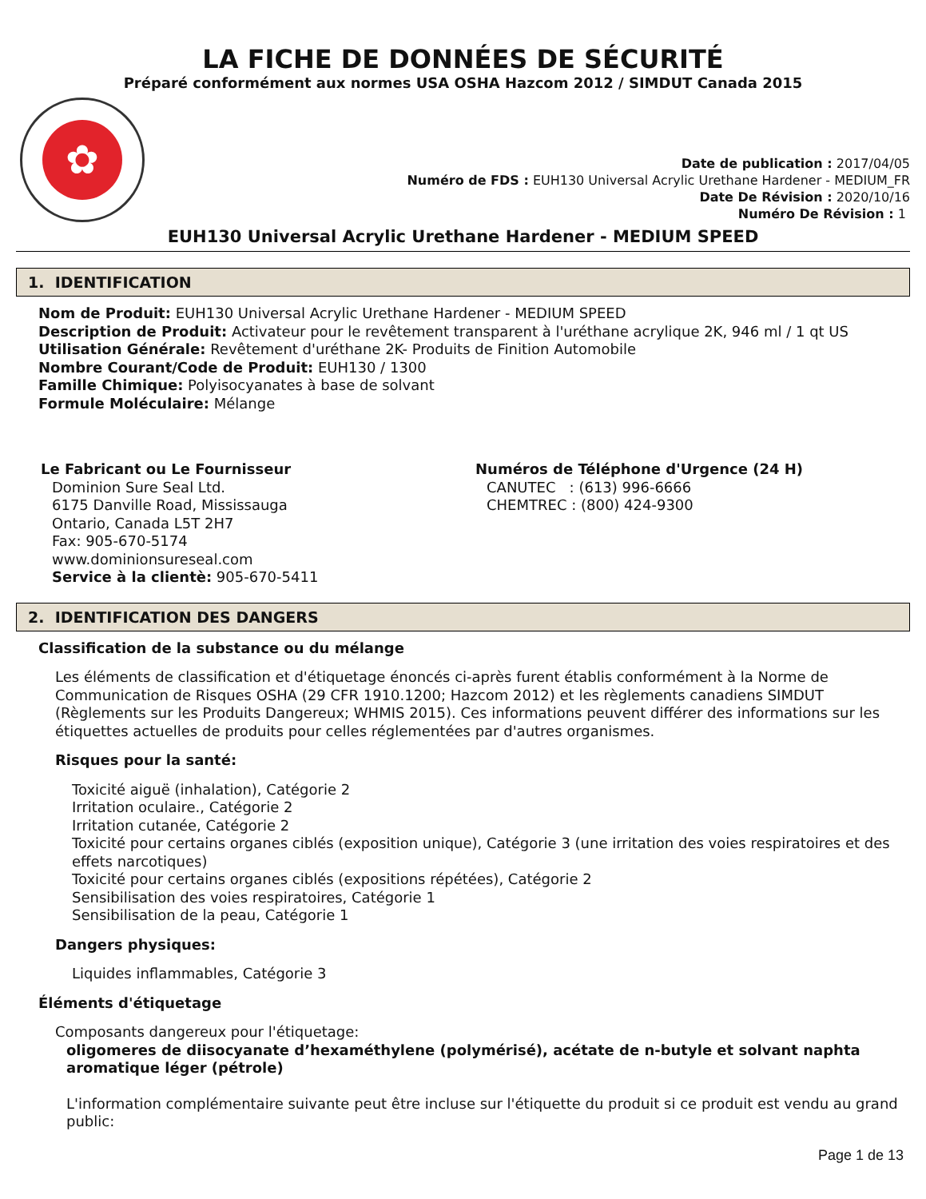LA FICHE DE DONNÉES DE SÉCURITÉ
Préparé conformément aux normes USA OSHA Hazcom 2012 / SIMDUT Canada 2015
✿
Date de publication : 2017/04/05
Numéro de FDS : EUH130 Universal Acrylic Urethane Hardener - MEDIUM_FR
Date De Révision : 2020/10/16
Numéro De Révision : 1
EUH130 Universal Acrylic Urethane Hardener - MEDIUM SPEED
1. IDENTIFICATION
Nom de Produit: EUH130 Universal Acrylic Urethane Hardener - MEDIUM SPEED
Description de Produit: Activateur pour le revêtement transparent à l'uréthane acrylique 2K, 946 ml / 1 qt US
Utilisation Générale: Revêtement d'uréthane 2K- Produits de Finition Automobile
Nombre Courant/Code de Produit: EUH130 / 1300
Famille Chimique: Polyisocyanates à base de solvant
Formule Moléculaire: Mélange
Le Fabricant ou Le Fournisseur
Dominion Sure Seal Ltd.
6175 Danville Road, Mississauga
Ontario, Canada L5T 2H7
Fax: 905-670-5174
www.dominionsureseal.com
Service à la clientè: 905-670-5411
Numéros de Téléphone d'Urgence (24 H)
CANUTEC : (613) 996-6666
CHEMTREC : (800) 424-9300
2. IDENTIFICATION DES DANGERS
Classification de la substance ou du mélange
Les éléments de classification et d'étiquetage énoncés ci-après furent établis conformément à la Norme de Communication de Risques OSHA (29 CFR 1910.1200; Hazcom 2012) et les règlements canadiens SIMDUT (Règlements sur les Produits Dangereux; WHMIS 2015). Ces informations peuvent différer des informations sur les étiquettes actuelles de produits pour celles réglementées par d'autres organismes.
Risques pour la santé:
Toxicité aiguë (inhalation), Catégorie 2
Irritation oculaire., Catégorie 2
Irritation cutanée, Catégorie 2
Toxicité pour certains organes ciblés (exposition unique), Catégorie 3 (une irritation des voies respiratoires et des effets narcotiques)
Toxicité pour certains organes ciblés (expositions répétées), Catégorie 2
Sensibilisation des voies respiratoires, Catégorie 1
Sensibilisation de la peau, Catégorie 1
Dangers physiques:
Liquides inflammables, Catégorie 3
Éléments d'étiquetage
Composants dangereux pour l'étiquetage:
oligomeres de diisocyanate d’hexaméthylene (polymérisé), acétate de n-butyle et solvant naphta aromatique léger (pétrole)
L'information complémentaire suivante peut être incluse sur l'étiquette du produit si ce produit est vendu au grand public:
Page 1 de 13